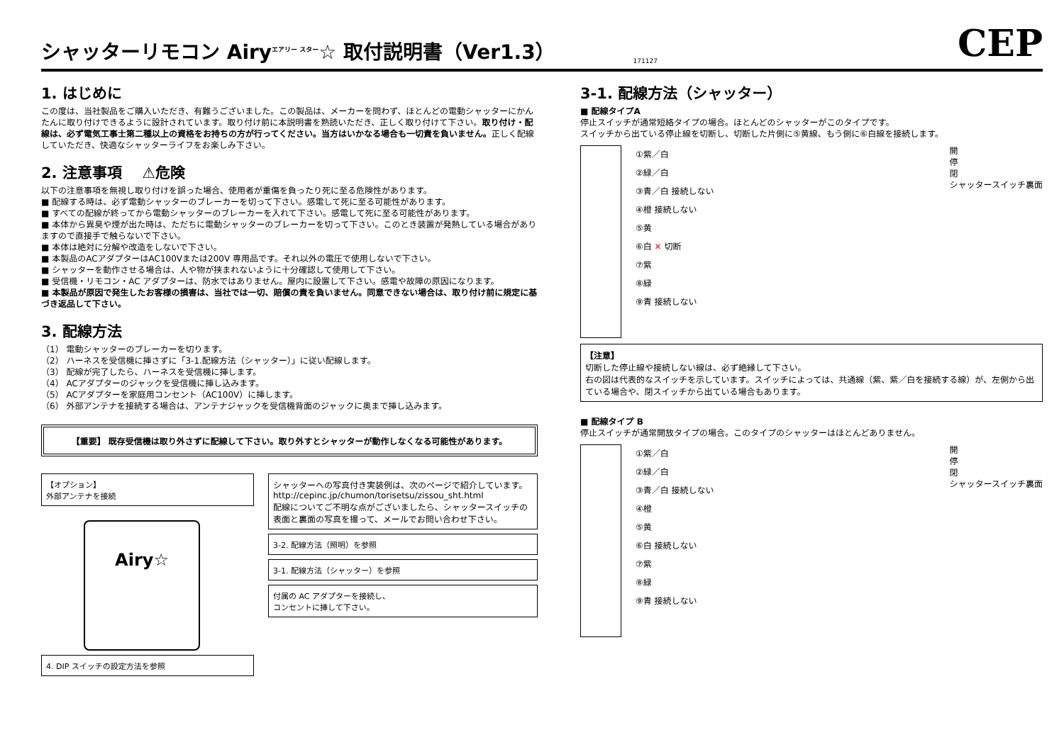シャッターリモコン Airy<sup>エアリー スター</sup>☆ 取付説明書（Ver1.3）
171127 CEP
1. はじめに
この度は、当社製品をご購入いただき、有難うございました。この製品は、メーカーを問わず、ほとんどの電動シャッターにかんたんに取り付けできるように設計されています。取り付け前に本説明書を熟読いただき、正しく取り付けて下さい。取り付け・配線は、必ず電気工事士第二種以上の資格をお持ちの方が行ってください。当方はいかなる場合も一切責を負いません。正しく配線していただき、快適なシャッターライフをお楽しみ下さい。
2. 注意事項 　⚠危険
以下の注意事項を無視し取り付けを誤った場合、使用者が重傷を負ったり死に至る危険性があります。
■ 配線する時は、必ず電動シャッターのブレーカーを切って下さい。感電して死に至る可能性があります。
■ すべての配線が終ってから電動シャッターのブレーカーを入れて下さい。感電して死に至る可能性があります。
■ 本体から異臭や煙が出た時は、ただちに電動シャッターのブレーカーを切って下さい。このとき装置が発熱している場合がありますので直接手で触らないで下さい。
■ 本体は絶対に分解や改造をしないで下さい。
■ 本製品のACアダプターはAC100Vまたは200V 専用品です。それ以外の電圧で使用しないで下さい。
■ シャッターを動作させる場合は、人や物が挟まれないように十分確認して使用して下さい。
■ 受信機・リモコン・AC アダプターは、防水ではありません。屋内に設置して下さい。感電や故障の原因になります。
■ 本製品が原因で発生したお客様の損害は、当社では一切、賠償の責を負いません。同意できない場合は、取り付け前に規定に基づき返品して下さい。
3. 配線方法
（1） 電動シャッターのブレーカーを切ります。
（2） ハーネスを受信機に挿さずに「3-1.配線方法（シャッター）」に従い配線します。
（3） 配線が完了したら、ハーネスを受信機に挿します。
（4） ACアダプターのジャックを受信機に挿し込みます。
（5） ACアダプターを家庭用コンセント（AC100V）に挿します。
（6） 外部アンテナを接続する場合は、アンテナジャックを受信機背面のジャックに奥まで挿し込みます。
【重要】 既存受信機は取り外さずに配線して下さい。取り外すとシャッターが動作しなくなる可能性があります。
【オプション】
外部アンテナを接続
Airy☆
4. DIP スイッチの設定方法を参照
シャッターへの写真付き実装例は、次のページで紹介しています。
http://cepinc.jp/chumon/torisetsu/zissou_sht.html
配線についてご不明な点がございましたら、シャッタースイッチの表面と裏面の写真を撮って、メールでお問い合わせ下さい。
3-2. 配線方法（照明）を参照
3-1. 配線方法（シャッター）を参照
付属の AC アダプターを接続し、
コンセントに挿して下さい。
3-1. 配線方法（シャッター）
■ 配線タイプA
停止スイッチが通常短絡タイプの場合。ほとんどのシャッターがこのタイプです。
スイッチから出ている停止線を切断し、切断した片側に⑤黄線、もう側に⑥白線を接続します。
①紫／白
②緑／白
③青／白 接続しない
④橙 接続しない
⑤黄
⑥白 ✕ 切断
⑦紫
⑧緑
⑨青 接続しない
開
停
閉
シャッタースイッチ裏面
【注意】
切断した停止線や接続しない線は、必ず絶縁して下さい。
右の図は代表的なスイッチを示しています。スイッチによっては、共通線（紫、紫／白を接続する線）が、左側から出ている場合や、閉スイッチから出ている場合もあります。
■ 配線タイプ B
停止スイッチが通常開放タイプの場合。このタイプのシャッターはほとんどありません。
①紫／白
②緑／白
③青／白 接続しない
④橙
⑤黄
⑥白 接続しない
⑦紫
⑧緑
⑨青 接続しない
開
停
閉
シャッタースイッチ裏面